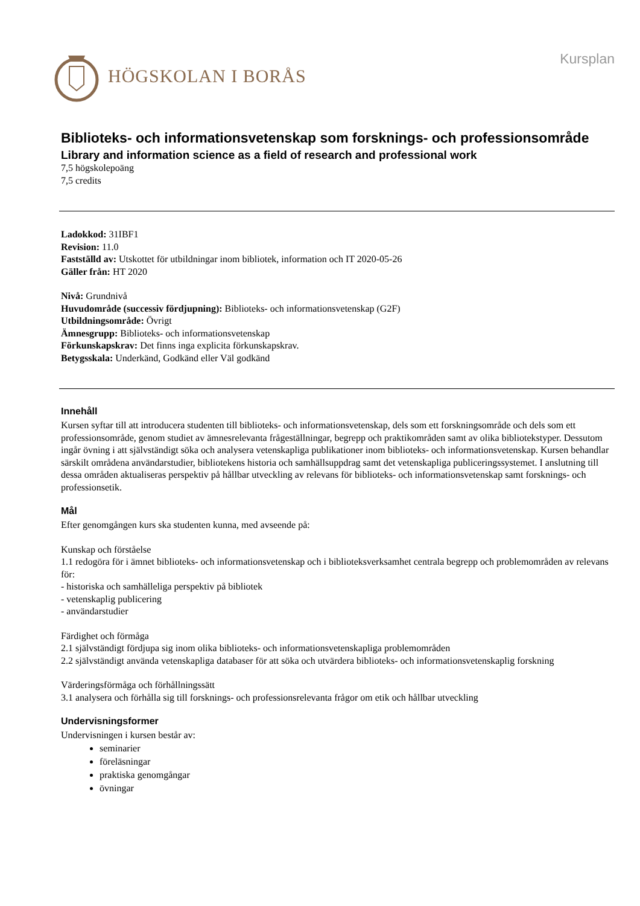HÖGSKOLAN I BORÅS
Kursplan
Biblioteks- och informationsvetenskap som forsknings- och professionsområde
Library and information science as a field of research and professional work
7,5 högskolepoäng
7,5 credits
Ladokkod: 31IBF1
Revision: 11.0
Fastställd av: Utskottet för utbildningar inom bibliotek, information och IT 2020-05-26
Gäller från: HT 2020
Nivå: Grundnivå
Huvudområde (successiv fördjupning): Biblioteks- och informationsvetenskap (G2F)
Utbildningsområde: Övrigt
Ämnesgrupp: Biblioteks- och informationsvetenskap
Förkunskapskrav: Det finns inga explicita förkunskapskrav.
Betygsskala: Underkänd, Godkänd eller Väl godkänd
Innehåll
Kursen syftar till att introducera studenten till biblioteks- och informationsvetenskap, dels som ett forskningsområde och dels som ett professionsområde, genom studiet av ämnesrelevanta frågeställningar, begrepp och praktikområden samt av olika bibliotekstyper. Dessutom ingår övning i att självständigt söka och analysera vetenskapliga publikationer inom biblioteks- och informationsvetenskap. Kursen behandlar särskilt områdena användarstudier, bibliotekens historia och samhällsuppdrag samt det vetenskapliga publiceringssystemet. I anslutning till dessa områden aktualiseras perspektiv på hållbar utveckling av relevans för biblioteks- och informationsvetenskap samt forsknings- och professionsetik.
Mål
Efter genomgången kurs ska studenten kunna, med avseende på:
Kunskap och förståelse
1.1 redogöra för i ämnet biblioteks- och informationsvetenskap och i biblioteksverksamhet centrala begrepp och problemområden av relevans för:
- historiska och samhälleliga perspektiv på bibliotek
- vetenskaplig publicering
- användarstudier
Färdighet och förmåga
2.1 självständigt fördjupa sig inom olika biblioteks- och informationsvetenskapliga problemområden
2.2 självständigt använda vetenskapliga databaser för att söka och utvärdera biblioteks- och informationsvetenskaplig forskning
Värderingsförmåga och förhållningssätt
3.1 analysera och förhålla sig till forsknings- och professionsrelevanta frågor om etik och hållbar utveckling
Undervisningsformer
Undervisningen i kursen består av:
seminarier
föreläsningar
praktiska genomgångar
övningar